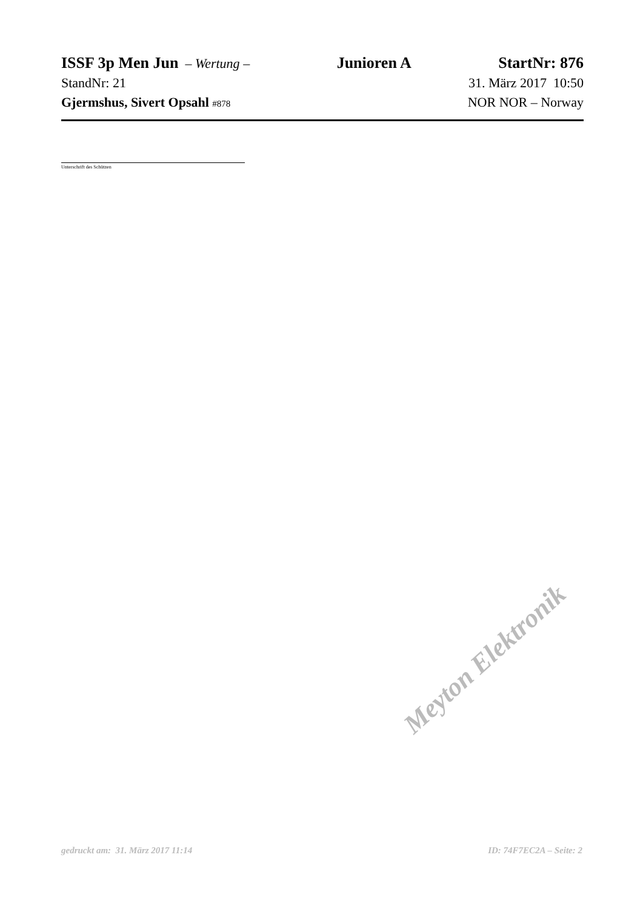ISSF 3p Men Jun – Wertung – Junioren A StartNr: 876
StandNr: 21 31. März 2017 10:50
Gjermshus, Sivert Opsahl #878 NOR NOR – Norway
Unterschrift des Schützen
gedruckt am: 31. März 2017 11:14 ID: 74F7EC2A – Seite: 2
Meyton Elektronik